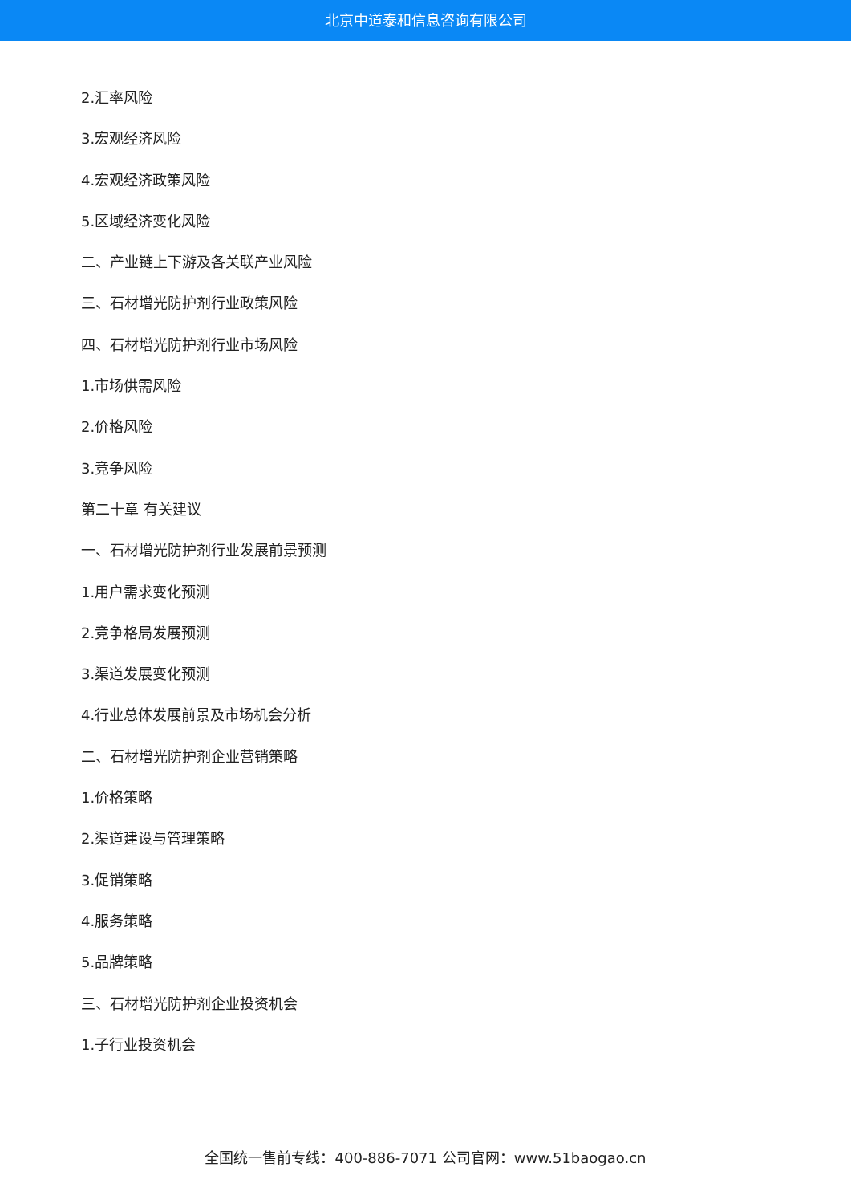北京中道泰和信息咨询有限公司
2.汇率风险
3.宏观经济风险
4.宏观经济政策风险
5.区域经济变化风险
二、产业链上下游及各关联产业风险
三、石材增光防护剂行业政策风险
四、石材增光防护剂行业市场风险
1.市场供需风险
2.价格风险
3.竞争风险
第二十章 有关建议
一、石材增光防护剂行业发展前景预测
1.用户需求变化预测
2.竞争格局发展预测
3.渠道发展变化预测
4.行业总体发展前景及市场机会分析
二、石材增光防护剂企业营销策略
1.价格策略
2.渠道建设与管理策略
3.促销策略
4.服务策略
5.品牌策略
三、石材增光防护剂企业投资机会
1.子行业投资机会
全国统一售前专线：400-886-7071 公司官网：www.51baogao.cn